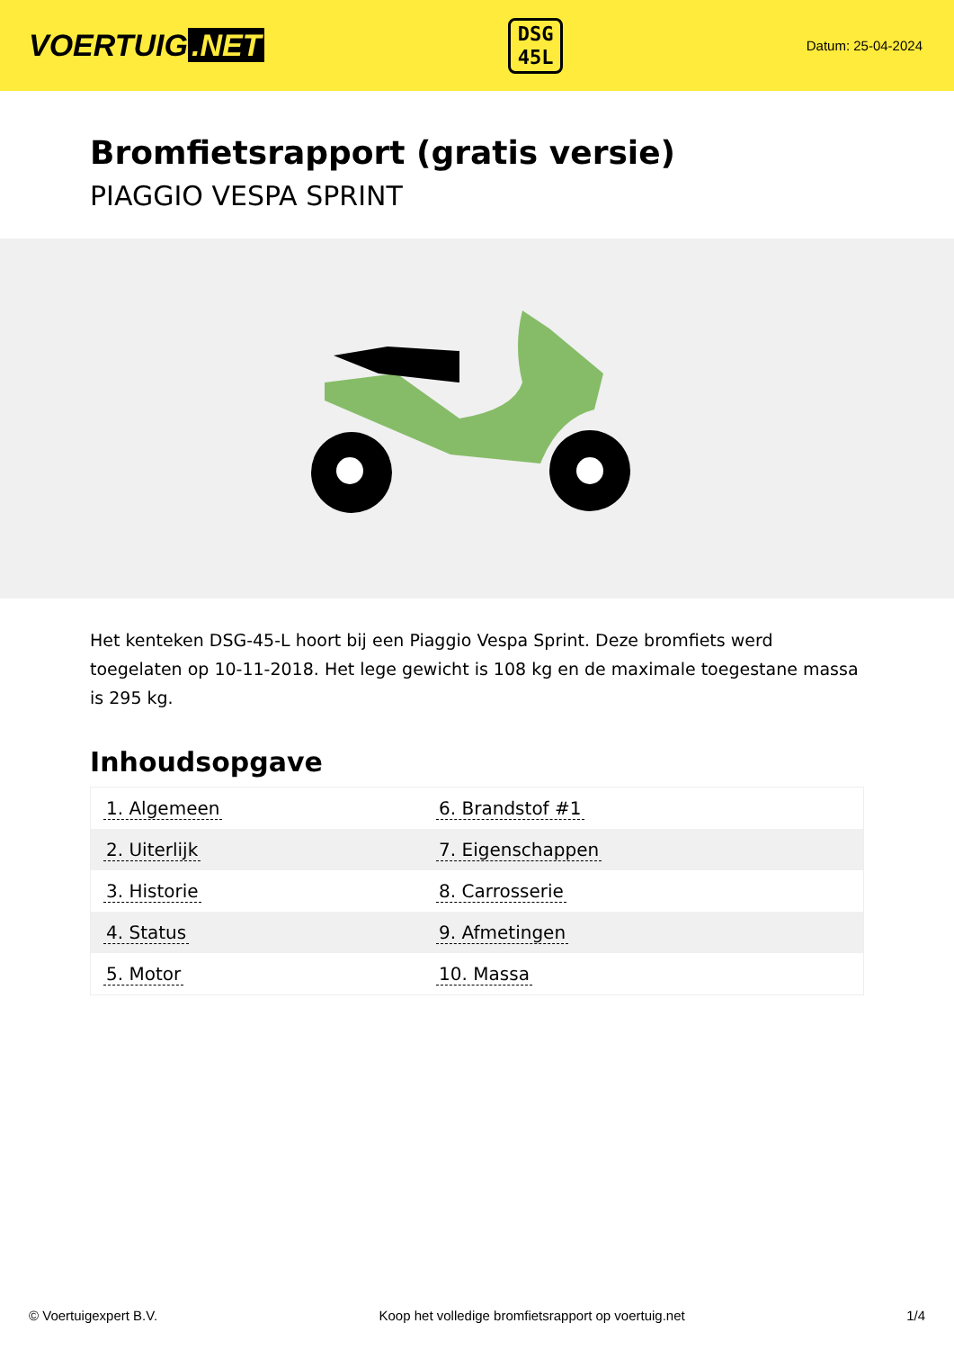VOERTUIG.NET
DSG
45L
Datum: 25-04-2024
Bromfietsrapport (gratis versie)
PIAGGIO VESPA SPRINT
Het kenteken DSG-45-L hoort bij een Piaggio Vespa Sprint. Deze bromfiets werd toegelaten op 10-11-2018. Het lege gewicht is 108 kg en de maximale toegestane massa is 295 kg.
Inhoudsopgave
| 1. Algemeen | 6. Brandstof #1 |
| 2. Uiterlijk | 7. Eigenschappen |
| 3. Historie | 8. Carrosserie |
| 4. Status | 9. Afmetingen |
| 5. Motor | 10. Massa |
© Voertuigexpert B.V. Koop het volledige bromfietsrapport op voertuig.net 1/4